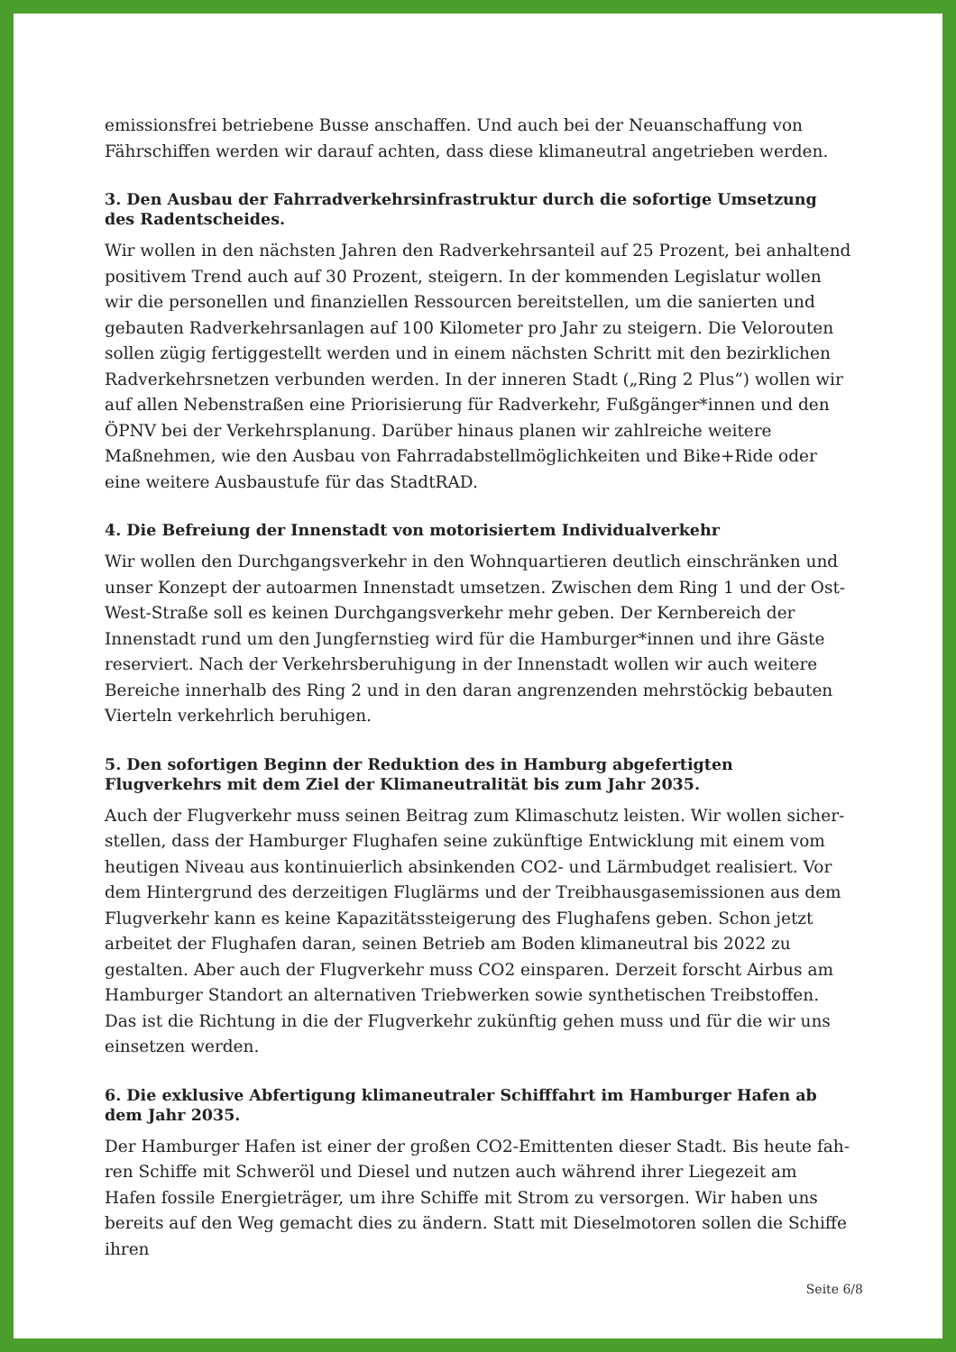emissionsfrei betriebene Busse anschaffen. Und auch bei der Neuanschaffung von Fähr­schiffen werden wir darauf achten, dass diese klimaneutral angetrieben werden.
3. Den Ausbau der Fahrradverkehrsinfrastruktur durch die sofortige Umsetzung des Ra­dentscheides.
Wir wollen in den nächsten Jahren den Radverkehrsanteil auf 25 Prozent, bei anhaltend positivem Trend auch auf 30 Prozent, steigern. In der kommenden Legislatur wollen wir die personellen und finanziellen Ressourcen bereitstellen, um die sanierten und gebau­ten Radverkehrsanlagen auf 100 Kilometer pro Jahr zu steigern. Die Velorouten sollen zügig fertiggestellt werden und in einem nächsten Schritt mit den bezirklichen Radver­kehrsnetzen verbunden werden. In der inneren Stadt („Ring 2 Plus“) wollen wir auf allen Nebenstraßen eine Priorisierung für Radverkehr, Fußgänger*innen und den ÖPNV bei der Verkehrsplanung. Darüber hinaus planen wir zahlreiche weitere Maßnehmen, wie den Ausbau von Fahrradabstellmöglichkeiten und Bike+Ride oder eine weitere Ausbau­stufe für das StadtRAD.
4. Die Befreiung der Innenstadt von motorisiertem Individualverkehr
Wir wollen den Durchgangsverkehr in den Wohnquartieren deutlich einschränken und unser Konzept der autoarmen Innenstadt umsetzen. Zwischen dem Ring 1 und der Ost-West-Straße soll es keinen Durchgangsverkehr mehr geben. Der Kernbereich der Innen­stadt rund um den Jungfernstieg wird für die Hamburger*innen und ihre Gäste reser­viert. Nach der Verkehrsberuhigung in der Innenstadt wollen wir auch weitere Bereiche innerhalb des Ring 2 und in den daran angrenzenden mehrstöckig bebauten Vierteln verkehrlich beruhigen.
5. Den sofortigen Beginn der Reduktion des in Hamburg abgefertigten Flugverkehrs mit dem Ziel der Klimaneutralität bis zum Jahr 2035.
Auch der Flugverkehr muss seinen Beitrag zum Klimaschutz leisten. Wir wollen sicher­stellen, dass der Hamburger Flughafen seine zukünftige Entwicklung mit einem vom heutigen Niveau aus kontinuierlich absinkenden CO2- und Lärmbudget realisiert. Vor dem Hintergrund des derzeitigen Fluglärms und der Treibhausgasemissionen aus dem Flugverkehr kann es keine Kapazitätssteigerung des Flughafens geben. Schon jetzt arbei­tet der Flughafen daran, seinen Betrieb am Boden klimaneutral bis 2022 zu gestalten. Aber auch der Flugverkehr muss CO2 einsparen. Derzeit forscht Airbus am Hamburger Standort an alternativen Triebwerken sowie synthetischen Treibstoffen. Das ist die Rich­tung in die der Flugverkehr zukünftig gehen muss und für die wir uns einsetzen werden.
6. Die exklusive Abfertigung klimaneutraler Schifffahrt im Hamburger Hafen ab dem Jahr 2035.
Der Hamburger Hafen ist einer der großen CO2-Emittenten dieser Stadt. Bis heute fah­ren Schiffe mit Schweröl und Diesel und nutzen auch während ihrer Liegezeit am Hafen fossile Energieträger, um ihre Schiffe mit Strom zu versorgen. Wir haben uns bereits auf den Weg gemacht dies zu ändern. Statt mit Dieselmotoren sollen die Schiffe ihren
Seite 6/8